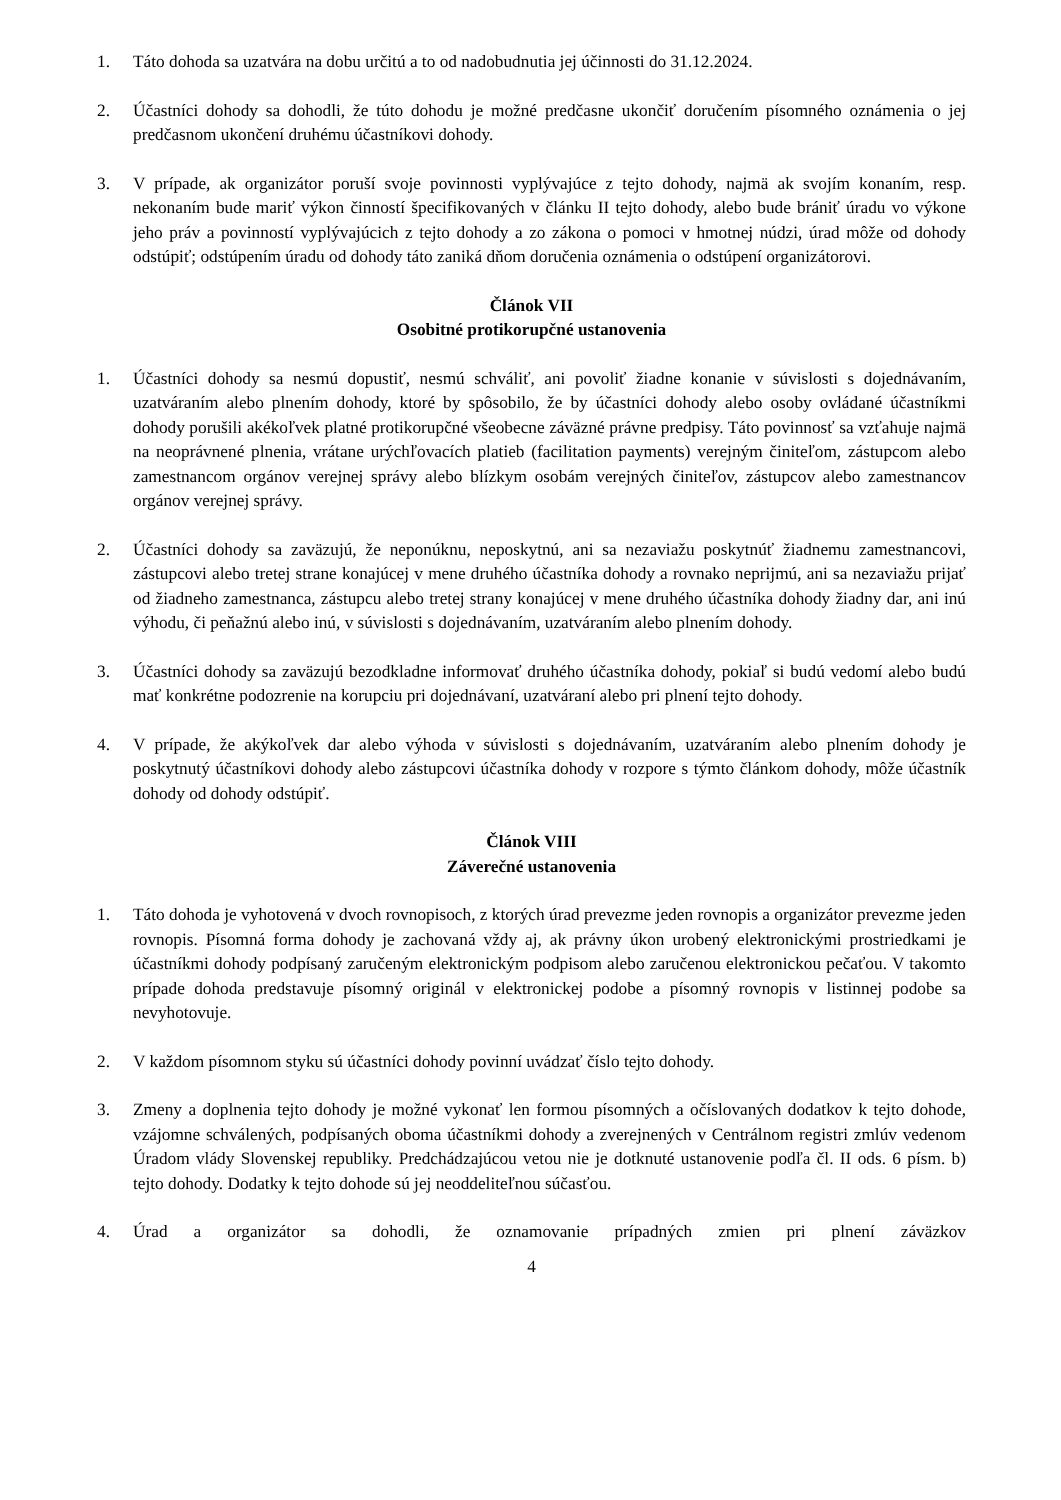1. Táto dohoda sa uzatvára na dobu určitú a to od nadobudnutia jej účinnosti do 31.12.2024.
2. Účastníci dohody sa dohodli, že túto dohodu je možné predčasne ukončiť doručením písomného oznámenia o jej predčasnom ukončení druhému účastníkovi dohody.
3. V prípade, ak organizátor poruší svoje povinnosti vyplývajúce z tejto dohody, najmä ak svojím konaním, resp. nekonaním bude mariť výkon činností špecifikovaných v článku II tejto dohody, alebo bude brániť úradu vo výkone jeho práv a povinností vyplývajúcich z tejto dohody a zo zákona o pomoci v hmotnej núdzi, úrad môže od dohody odstúpiť; odstúpením úradu od dohody táto zaniká dňom doručenia oznámenia o odstúpení organizátorovi.
Článok VII
Osobitné protikorupčné ustanovenia
1. Účastníci dohody sa nesmú dopustiť, nesmú schváliť, ani povoliť žiadne konanie v súvislosti s dojednávaním, uzatváraním alebo plnením dohody, ktoré by spôsobilo, že by účastníci dohody alebo osoby ovládané účastníkmi dohody porušili akékoľvek platné protikorupčné všeobecne záväzné právne predpisy. Táto povinnosť sa vzťahuje najmä na neoprávnené plnenia, vrátane urýchľovacích platieb (facilitation payments) verejným činiteľom, zástupcom alebo zamestnancom orgánov verejnej správy alebo blízkym osobám verejných činiteľov, zástupcov alebo zamestnancov orgánov verejnej správy.
2. Účastníci dohody sa zaväzujú, že neponúknu, neposkytnú, ani sa nezaviažu poskytnúť žiadnemu zamestnancovi, zástupcovi alebo tretej strane konajúcej v mene druhého účastníka dohody a rovnako neprijmú, ani sa nezaviažu prijať od žiadneho zamestnanca, zástupcu alebo tretej strany konajúcej v mene druhého účastníka dohody žiadny dar, ani inú výhodu, či peňažnú alebo inú, v súvislosti s dojednávaním, uzatváraním alebo plnením dohody.
3. Účastníci dohody sa zaväzujú bezodkladne informovať druhého účastníka dohody, pokiaľ si budú vedomí alebo budú mať konkrétne podozrenie na korupciu pri dojednávaní, uzatváraní alebo pri plnení tejto dohody.
4. V prípade, že akýkoľvek dar alebo výhoda v súvislosti s dojednávaním, uzatváraním alebo plnením dohody je poskytnutý účastníkovi dohody alebo zástupcovi účastníka dohody v rozpore s týmto článkom dohody, môže účastník dohody od dohody odstúpiť.
Článok VIII
Záverečné ustanovenia
1. Táto dohoda je vyhotovená v dvoch rovnopisoch, z ktorých úrad prevezme jeden rovnopis a organizátor prevezme jeden rovnopis. Písomná forma dohody je zachovaná vždy aj, ak právny úkon urobený elektronickými prostriedkami je účastníkmi dohody podpísaný zaručeným elektronickým podpisom alebo zaručenou elektronickou pečaťou. V takomto prípade dohoda predstavuje písomný originál v elektronickej podobe a písomný rovnopis v listinnej podobe sa nevyhotovuje.
2. V každom písomnom styku sú účastníci dohody povinní uvádzať číslo tejto dohody.
3. Zmeny a doplnenia tejto dohody je možné vykonať len formou písomných a očíslovaných dodatkov k tejto dohode, vzájomne schválených, podpísaných oboma účastníkmi dohody a zverejnených v Centrálnom registri zmlúv vedenom Úradom vlády Slovenskej republiky. Predchádzajúcou vetou nie je dotknuté ustanovenie podľa čl. II ods. 6 písm. b) tejto dohody. Dodatky k tejto dohode sú jej neoddeliteľnou súčasťou.
4. Úrad a organizátor sa dohodli, že oznamovanie prípadných zmien pri plnení záväzkov
4